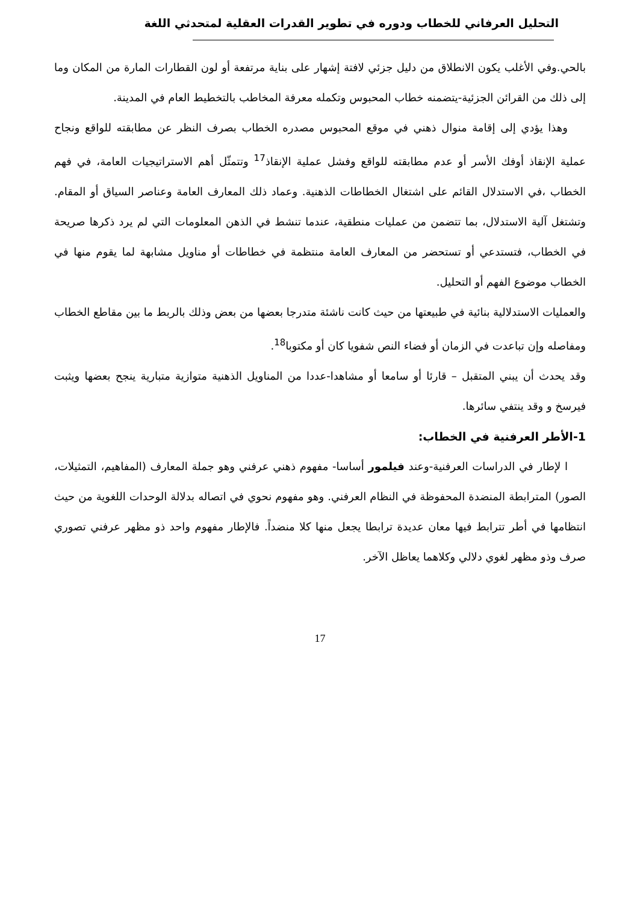التحليل العرفاني للخطاب ودوره في تطوير القدرات العقلية لمتحدثي اللغة
بالحي.وفي الأغلب يكون الانطلاق من دليل جزئي لافتة إشهار على بناية مرتفعة أو لون القطارات المارة من المكان وما إلى ذلك من القرائن الجزئية-يتضمنه خطاب المحبوس وتكمله معرفة المخاطب بالتخطيط العام في المدينة.
وهذا يؤدي إلى إقامة منوال ذهني في موقع المحبوس مصدره الخطاب بصرف النظر عن مطابقته للواقع ونجاح عملية الإنقاذ أوفك الأسر أو عدم مطابقته للواقع وفشل عملية الإنقاذ<sup>17</sup> وتتمثّل أهم الاستراتيجيات العامة، في فهم الخطاب ،في الاستدلال القائم على اشتغال الخطاطات الذهنية. وعماد ذلك المعارف العامة وعناصر السياق أو المقام. وتشتغل آلية الاستدلال، بما تتضمن من عمليات منطقية، عندما تنشط في الذهن المعلومات التي لم يرد ذكرها صريحة في الخطاب، فتستدعي أو تستحضر من المعارف العامة منتظمة في خطاطات أو مناويل مشابهة لما يقوم منها في الخطاب موضوع الفهم أو التحليل.
والعمليات الاستدلالية بنائية في طبيعتها من حيث كانت ناشئة متدرجا بعضها من بعض وذلك بالربط ما بين مقاطع الخطاب ومفاصله وإن تباعدت في الزمان أو فضاء النص شفويا كان أو مكتوبا<sup>18</sup>.
وقد يحدث أن يبني المتقبل – قارئا أو سامعا أو مشاهدا-عددا من المناويل الذهنية متوازية متبارية ينجح بعضها ويثبت فيرسخ و وقد ينتفي سائرها.
1-الأطر العرفنية في الخطاب:
ا لإطار في الدراسات العرفنية-وعند فيلمور أساسا- مفهوم ذهني عرفني وهو جملة المعارف (المفاهيم، التمثيلات، الصور) المترابطة المنضدة المحفوظة في النظام العرفني. وهو مفهوم نحوي في اتصاله بدلالة الوحدات اللغوية من حيث انتظامها في أطر تترابط فيها معان عديدة ترابطا يجعل منها كلا منضداً. فالإطار مفهوم واحد ذو مظهر عرفني تصوري صرف وذو مظهر لغوي دلالي وكلاهما يعاظل الآخر.
17